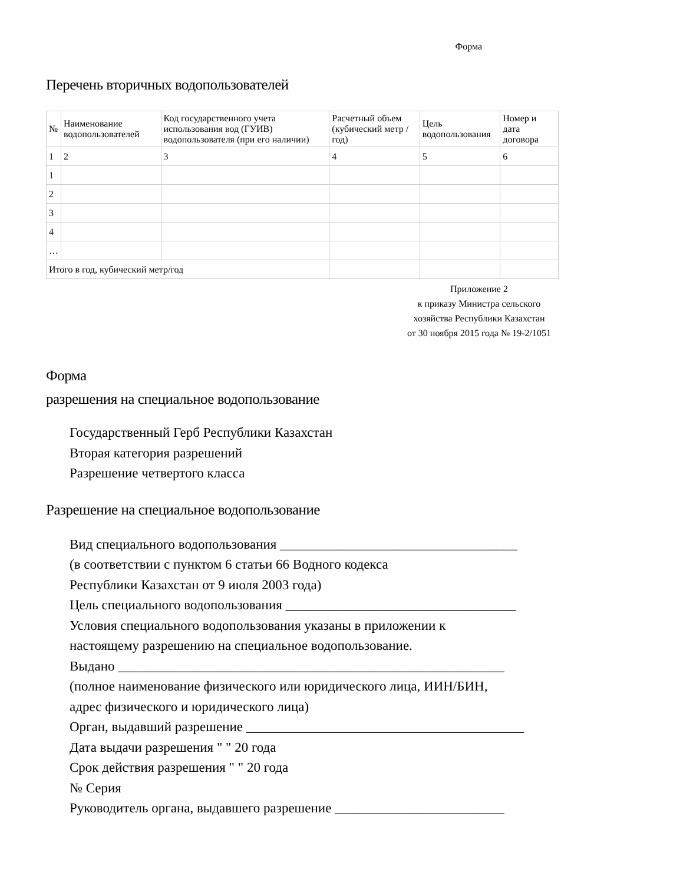Форма
Перечень вторичных водопользователей
| № | Наименование водопользователей | Код государственного учета использования вод (ГУИВ) водопользователя (при его наличии) | Расчетный объем (кубический метр /год) | Цель водопользования | Номер и дата договора |
| --- | --- | --- | --- | --- | --- |
| 1 | 2 | 3 | 4 | 5 | 6 |
| 1 | | | | | |
| 2 | | | | | |
| 3 | | | | | |
| 4 | | | | | |
| … | | | | | |
| Итого в год, кубический метр/год | | | | | |
Приложение 2
к приказу Министра сельского
хозяйства Республики Казахстан
от 30 ноября 2015 года № 19-2/1051
Форма
разрешения на специальное водопользование
Государственный Герб Республики Казахстан
Вторая категория разрешений
Разрешение четвертого класса
Разрешение на специальное водопользование
Вид специального водопользования ___________________________________
(в соответствии с пунктом 6 статьи 66 Водного кодекса
Республики Казахстан от 9 июля 2003 года)
Цель специального водопользования __________________________________
Условия специального водопользования указаны в приложении к
настоящему разрешению на специальное водопользование.
Выдано _________________________________________________________
(полное наименование физического или юридического лица, ИИН/БИН,
адрес физического и юридического лица)
Орган, выдавший разрешение _________________________________________
Дата выдачи разрешения " " 20 года
Срок действия разрешения " " 20 года
№ Серия
Руководитель органа, выдавшего разрешение _________________________